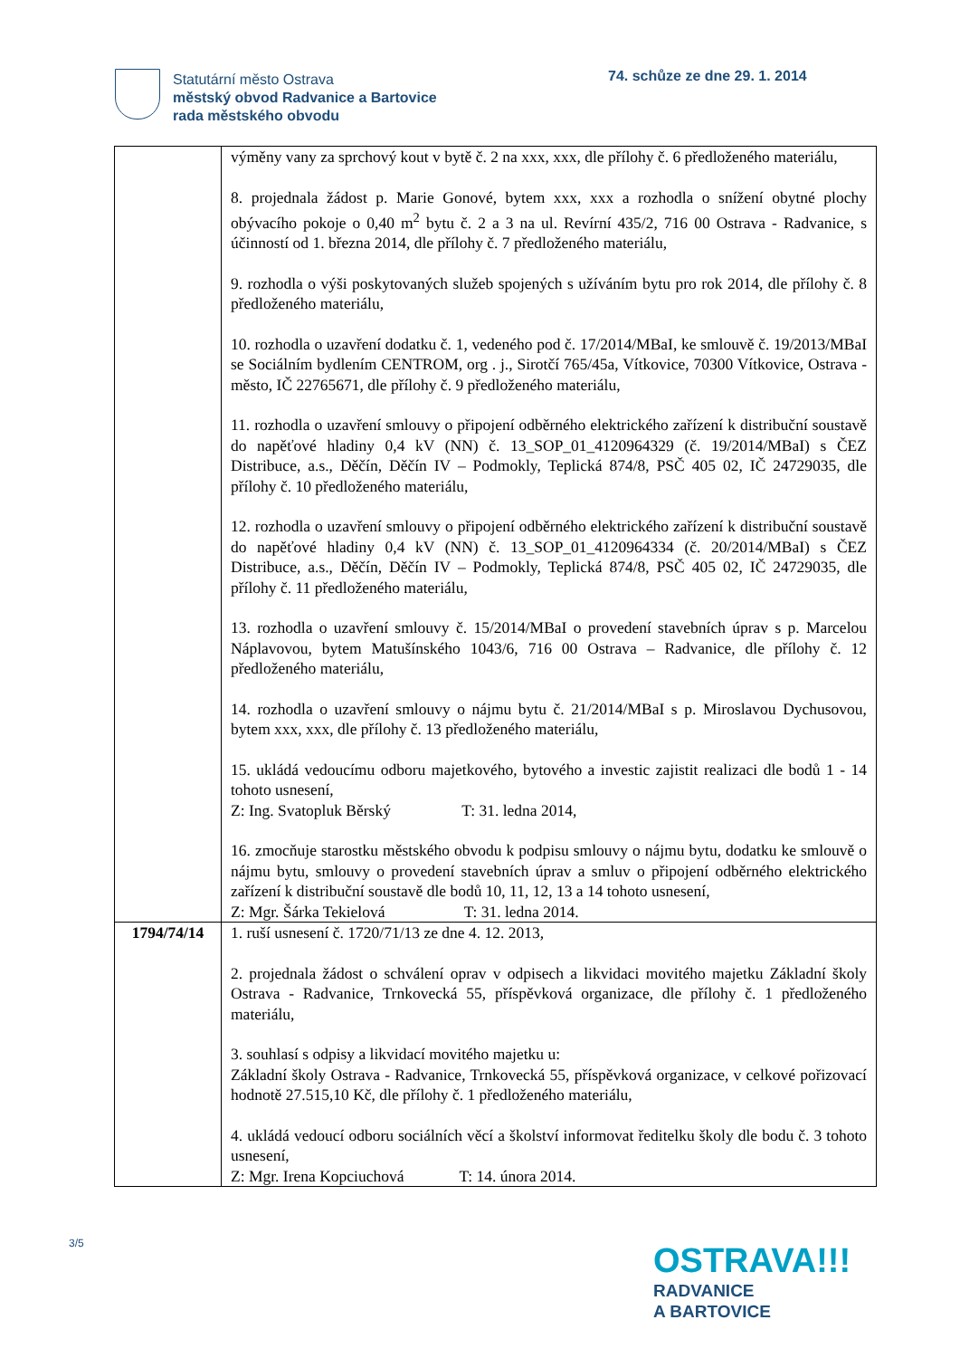Statutární město Ostrava
městský obvod Radvanice a Bartovice
rada městského obvodu
74. schůze ze dne 29. 1. 2014
| | výměny vany za sprchový kout v bytě č. 2 na xxx, xxx, dle přílohy č. 6 předloženého materiálu, 8. projednala žádost p. Marie Gonové, bytem xxx, xxx a rozhodla o snížení obytné plochy obývacího pokoje o 0,40 m<sup>2</sup> bytu č. 2 a 3 na ul. Revírní 435/2, 716 00 Ostrava - Radvanice, s účinností od 1. března 2014, dle přílohy č. 7 předloženého materiálu, 9. rozhodla o výši poskytovaných služeb spojených s užíváním bytu pro rok 2014, dle přílohy č. 8 předloženého materiálu, 10. rozhodla o uzavření dodatku č. 1, vedeného pod č. 17/2014/MBaI, ke smlouvě č. 19/2013/MBaI se Sociálním bydlením CENTROM, org . j., Sirotčí 765/45a, Vítkovice, 70300 Vítkovice, Ostrava - město, IČ 22765671, dle přílohy č. 9 předloženého materiálu, 11. rozhodla o uzavření smlouvy o připojení odběrného elektrického zařízení k distribuční soustavě do napěťové hladiny 0,4 kV (NN) č. 13_SOP_01_4120964329 (č. 19/2014/MBaI) s ČEZ Distribuce, a.s., Děčín, Děčín IV – Podmokly, Teplická 874/8, PSČ 405 02, IČ 24729035, dle přílohy č. 10 předloženého materiálu, 12. rozhodla o uzavření smlouvy o připojení odběrného elektrického zařízení k distribuční soustavě do napěťové hladiny 0,4 kV (NN) č. 13_SOP_01_4120964334 (č. 20/2014/MBaI) s ČEZ Distribuce, a.s., Děčín, Děčín IV – Podmokly, Teplická 874/8, PSČ 405 02, IČ 24729035, dle přílohy č. 11 předloženého materiálu, 13. rozhodla o uzavření smlouvy č. 15/2014/MBaI o provedení stavebních úprav s p. Marcelou Náplavovou, bytem Matušínského 1043/6, 716 00 Ostrava – Radvanice, dle přílohy č. 12 předloženého materiálu, 14. rozhodla o uzavření smlouvy o nájmu bytu č. 21/2014/MBaI s p. Miroslavou Dychusovou, bytem xxx, xxx, dle přílohy č. 13 předloženého materiálu, 15. ukládá vedoucímu odboru majetkového, bytového a investic zajistit realizaci dle bodů 1 - 14 tohoto usnesení, Z: Ing. Svatopluk Běrský T: 31. ledna 2014, 16. zmocňuje starostku městského obvodu k podpisu smlouvy o nájmu bytu, dodatku ke smlouvě o nájmu bytu, smlouvy o provedení stavebních úprav a smluv o připojení odběrného elektrického zařízení k distribuční soustavě dle bodů 10, 11, 12, 13 a 14 tohoto usnesení, Z: Mgr. Šárka Tekielová T: 31. ledna 2014. |
| 1794/74/14 | 1. ruší usnesení č. 1720/71/13 ze dne 4. 12. 2013, 2. projednala žádost o schválení oprav v odpisech a likvidaci movitého majetku Základní školy Ostrava - Radvanice, Trnkovecká 55, příspěvková organizace, dle přílohy č. 1 předloženého materiálu, 3. souhlasí s odpisy a likvidací movitého majetku u: Základní školy Ostrava - Radvanice, Trnkovecká 55, příspěvková organizace, v celkové pořizovací hodnotě 27.515,10 Kč, dle přílohy č. 1 předloženého materiálu, 4. ukládá vedoucí odboru sociálních věcí a školství informovat ředitelku školy dle bodu č. 3 tohoto usnesení, Z: Mgr. Irena Kopciuchová T: 14. února 2014. |
3/5
OSTRAVA!!!
RADVANICE
A BARTOVICE